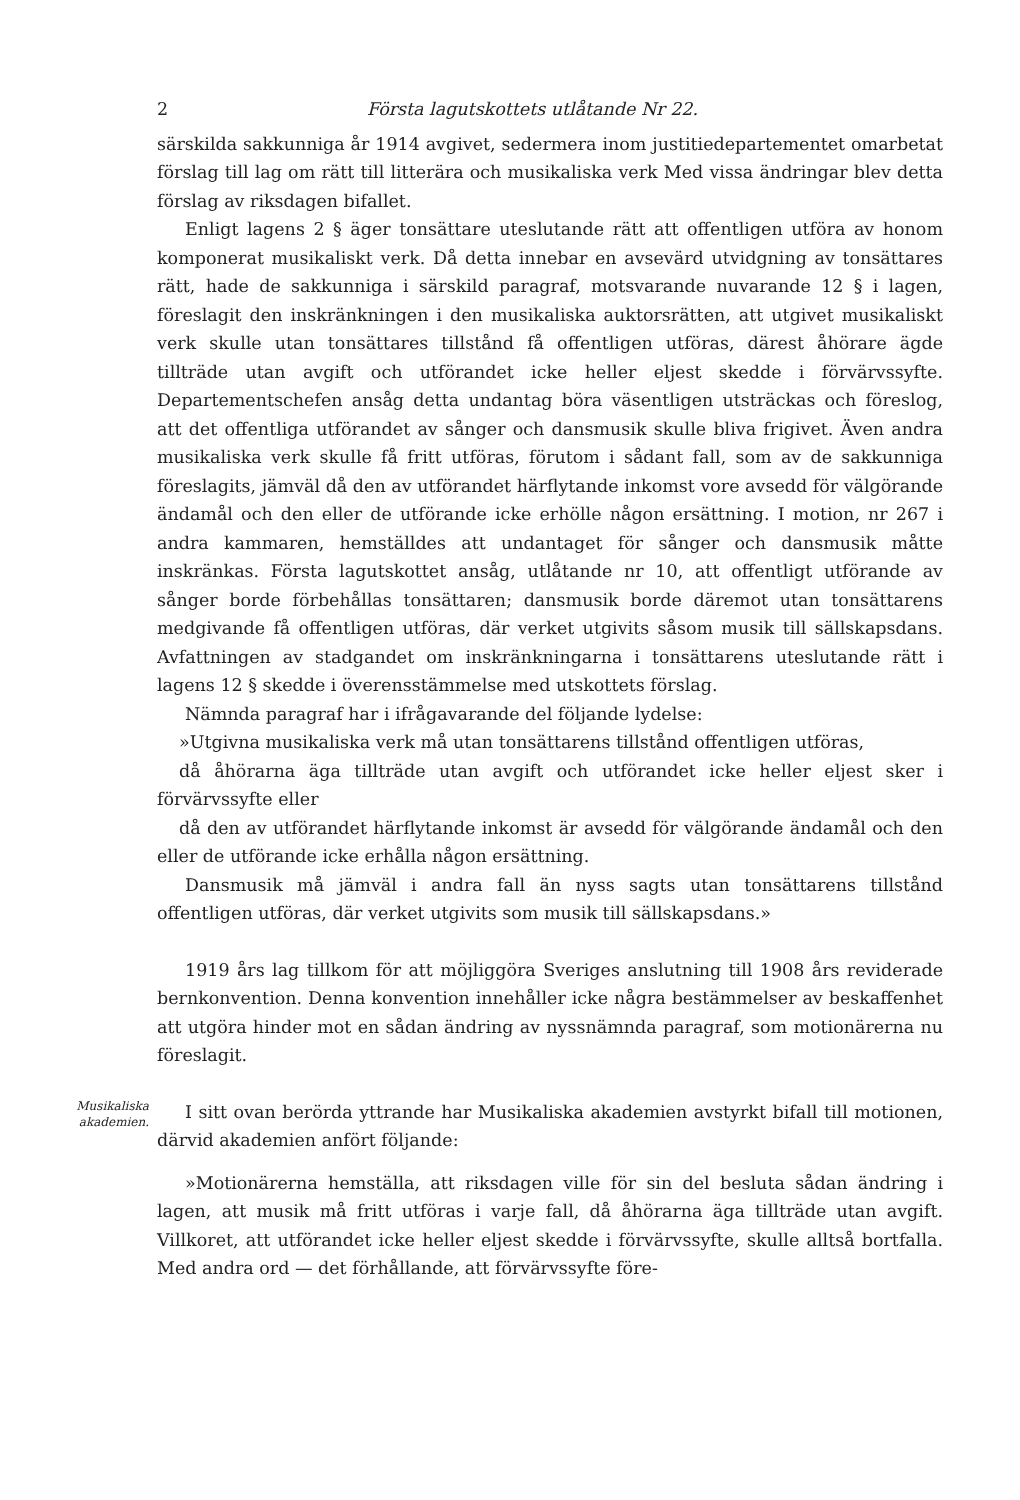2 Första lagutskottets utlåtande Nr 22.
särskilda sakkunniga år 1914 avgivet, sedermera inom justitiedepartementet omarbetat förslag till lag om rätt till litterära och musikaliska verk Med vissa ändringar blev detta förslag av riksdagen bifallet.
Enligt lagens 2 § äger tonsättare uteslutande rätt att offentligen utföra av honom komponerat musikaliskt verk. Då detta innebar en avsevärd utvidgning av tonsättares rätt, hade de sakkunniga i särskild paragraf, motsvarande nuvarande 12 § i lagen, föreslagit den inskränkningen i den musikaliska auktorsrätten, att utgivet musikaliskt verk skulle utan tonsättares tillstånd få offentligen utföras, därest åhörare ägde tillträde utan avgift och utförandet icke heller eljest skedde i förvärvssyfte. Departementschefen ansåg detta undantag böra väsentligen utsträckas och föreslog, att det offentliga utförandet av sånger och dansmusik skulle bliva frigivet. Även andra musikaliska verk skulle få fritt utföras, förutom i sådant fall, som av de sakkunniga föreslagits, jämväl då den av utförandet härflytande inkomst vore avsedd för välgörande ändamål och den eller de utförande icke erhölle någon ersättning. I motion, nr 267 i andra kammaren, hemställdes att undantaget för sånger och dansmusik måtte inskränkas. Första lagutskottet ansåg, utlåtande nr 10, att offentligt utförande av sånger borde förbehållas tonsättaren; dansmusik borde däremot utan tonsättarens medgivande få offentligen utföras, där verket utgivits såsom musik till sällskapsdans. Avfattningen av stadgandet om inskränkningarna i tonsättarens uteslutande rätt i lagens 12 § skedde i överensstämmelse med utskottets förslag.
Nämnda paragraf har i ifrågavarande del följande lydelse:
»Utgivna musikaliska verk må utan tonsättarens tillstånd offentligen utföras,
då åhörarna äga tillträde utan avgift och utförandet icke heller eljest sker i förvärvssyfte eller
då den av utförandet härflytande inkomst är avsedd för välgörande ändamål och den eller de utförande icke erhålla någon ersättning.
Dansmusik må jämväl i andra fall än nyss sagts utan tonsättarens tillstånd offentligen utföras, där verket utgivits som musik till sällskapsdans.»
1919 års lag tillkom för att möjliggöra Sveriges anslutning till 1908 års reviderade bernkonvention. Denna konvention innehåller icke några bestämmelser av beskaffenhet att utgöra hinder mot en sådan ändring av nyssnämnda paragraf, som motionärerna nu föreslagit.
Musikaliska akademien.
I sitt ovan berörda yttrande har Musikaliska akademien avstyrkt bifall till motionen, därvid akademien anfört följande:
»Motionärerna hemställa, att riksdagen ville för sin del besluta sådan ändring i lagen, att musik må fritt utföras i varje fall, då åhörarna äga tillträde utan avgift. Villkoret, att utförandet icke heller eljest skedde i förvärvssyfte, skulle alltså bortfalla. Med andra ord — det förhållande, att förvärvssyfte före-